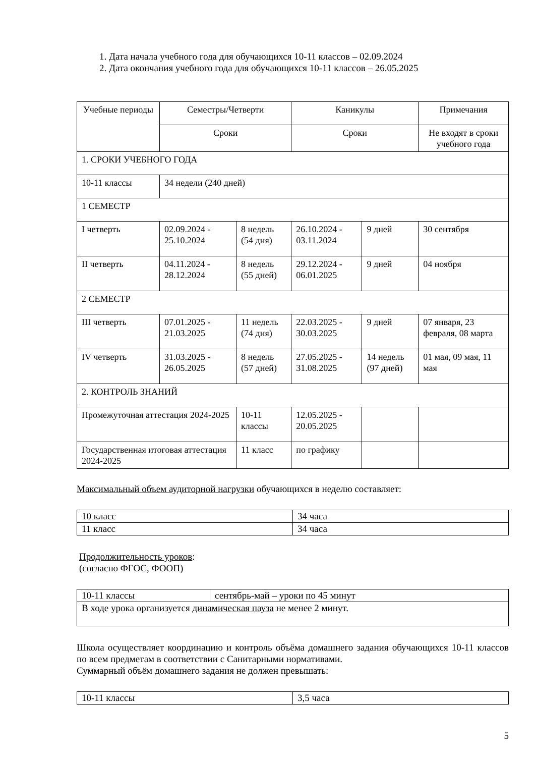1. Дата начала учебного года для обучающихся 10-11 классов – 02.09.2024
2. Дата окончания учебного года для обучающихся 10-11 классов – 26.05.2025
| Учебные периоды | Семестры/Четверти | | Каникулы | | Примечания |
| --- | --- | --- | --- | --- | --- |
| | Сроки | | Сроки | | Не входят в сроки учебного года |
| 1. СРОКИ УЧЕБНОГО ГОДА | | | | | |
| 10-11 классы | 34 недели (240 дней) | | | | |
| 1 СЕМЕСТР | | | | | |
| I четверть | 02.09.2024 - 25.10.2024 | 8 недель (54 дня) | 26.10.2024 - 03.11.2024 | 9 дней | 30 сентября |
| II четверть | 04.11.2024 - 28.12.2024 | 8 недель (55 дней) | 29.12.2024 - 06.01.2025 | 9 дней | 04 ноября |
| 2 СЕМЕСТР | | | | | |
| III четверть | 07.01.2025 - 21.03.2025 | 11 недель (74 дня) | 22.03.2025 - 30.03.2025 | 9 дней | 07 января, 23 февраля, 08 марта |
| IV четверть | 31.03.2025 - 26.05.2025 | 8 недель (57 дней) | 27.05.2025 - 31.08.2025 | 14 недель (97 дней) | 01 мая, 09 мая, 11 мая |
| 2. КОНТРОЛЬ ЗНАНИЙ | | | | | |
| Промежуточная аттестация 2024-2025 | | 10-11 классы | 12.05.2025 - 20.05.2025 | | |
| Государственная итоговая аттестация 2024-2025 | | 11 класс | по графику | | |
Максимальный объем аудиторной нагрузки обучающихся в неделю составляет:
| 10 класс | 34 часа |
| 11 класс | 34 часа |
Продолжительность уроков:
(согласно ФГОС, ФООП)
| 10-11 классы | сентябрь-май – уроки по 45 минут |
| В ходе урока организуется динамическая пауза не менее 2 минут. | |
Школа осуществляет координацию и контроль объёма домашнего задания обучающихся 10-11 классов по всем предметам в соответствии с Санитарными нормативами.
Суммарный объём домашнего задания не должен превышать:
| 10-11 классы | 3,5 часа |
5